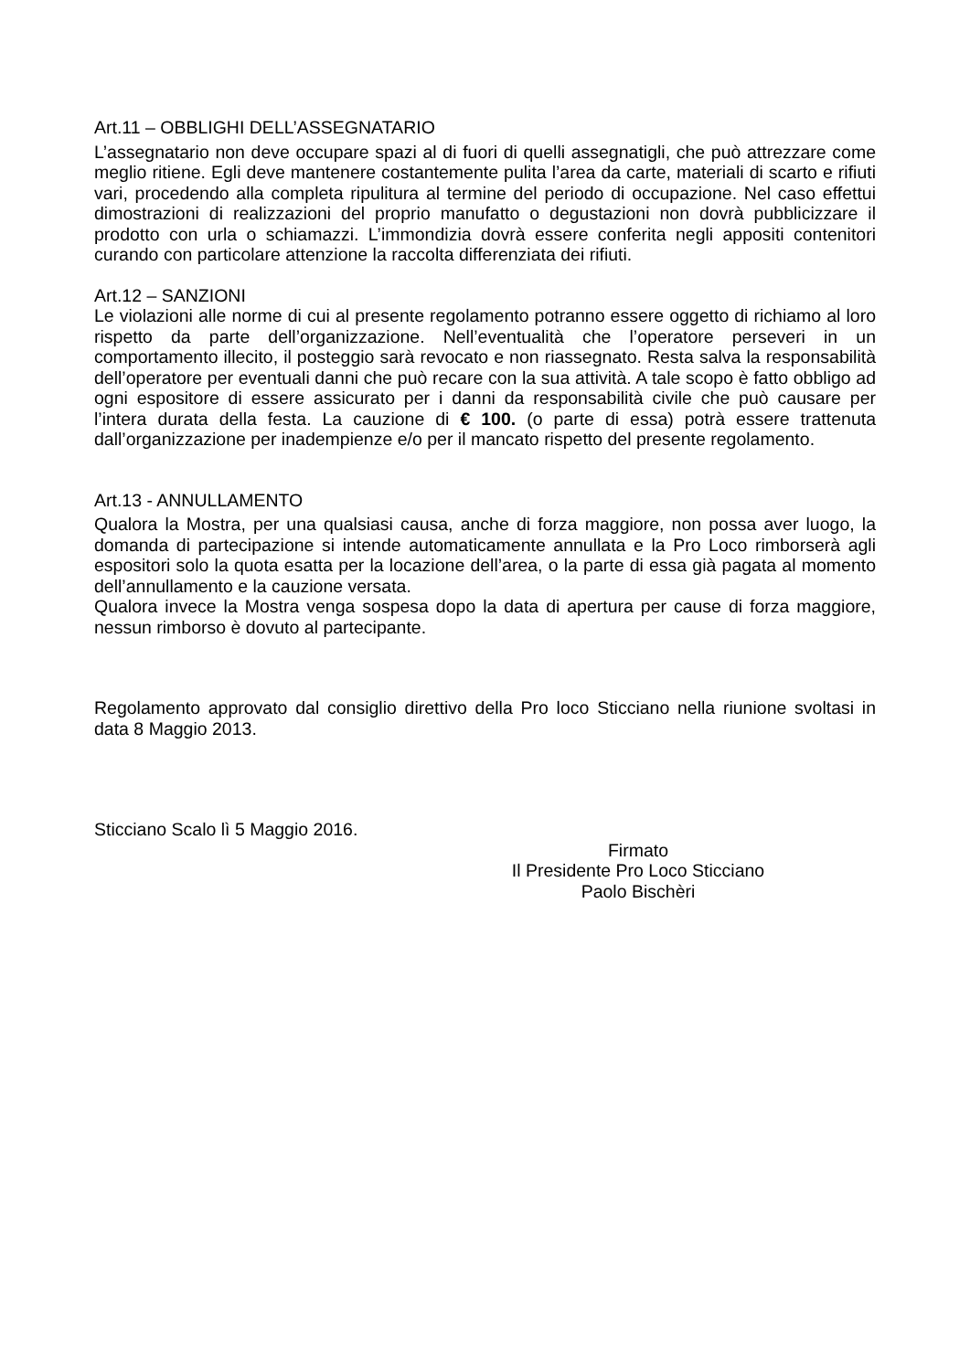Art.11 – OBBLIGHI DELL’ASSEGNATARIO
L’assegnatario non deve occupare spazi al di fuori di quelli assegnatigli, che può attrezzare come meglio ritiene. Egli deve mantenere costantemente pulita l’area da carte, materiali di scarto e rifiuti vari, procedendo alla completa ripulitura al termine del periodo di occupazione. Nel caso effettui dimostrazioni di realizzazioni del proprio manufatto o degustazioni non dovrà pubblicizzare il prodotto con urla o schiamazzi. L’immondizia dovrà essere conferita negli appositi contenitori curando con particolare attenzione la raccolta differenziata dei rifiuti.
Art.12 – SANZIONI
Le violazioni alle norme di cui al presente regolamento potranno essere oggetto di richiamo al loro rispetto da parte dell’organizzazione. Nell’eventualità che l’operatore perseveri in un comportamento illecito, il posteggio sarà revocato e non riassegnato. Resta salva la responsabilità dell’operatore per eventuali danni che può recare con la sua attività. A tale scopo è fatto obbligo ad ogni espositore di essere assicurato per i danni da responsabilità civile che può causare per l’intera durata della festa. La cauzione di € 100. (o parte di essa) potrà essere trattenuta dall’organizzazione per inadempienze e/o per il mancato rispetto del presente regolamento.
Art.13 - ANNULLAMENTO
Qualora la Mostra, per una qualsiasi causa, anche di forza maggiore, non possa aver luogo, la domanda di partecipazione si intende automaticamente annullata e la Pro Loco rimborserà agli espositori solo la quota esatta per la locazione dell’area, o la parte di essa già pagata al momento dell’annullamento e la cauzione versata.
Qualora invece la Mostra venga sospesa dopo la data di apertura per cause di forza maggiore, nessun rimborso è dovuto al partecipante.
Regolamento approvato dal consiglio direttivo della Pro loco Sticciano nella riunione svoltasi in data 8 Maggio 2013.
Sticciano Scalo lì 5 Maggio 2016.
Firmato
Il Presidente Pro Loco Sticciano
Paolo Bischèri